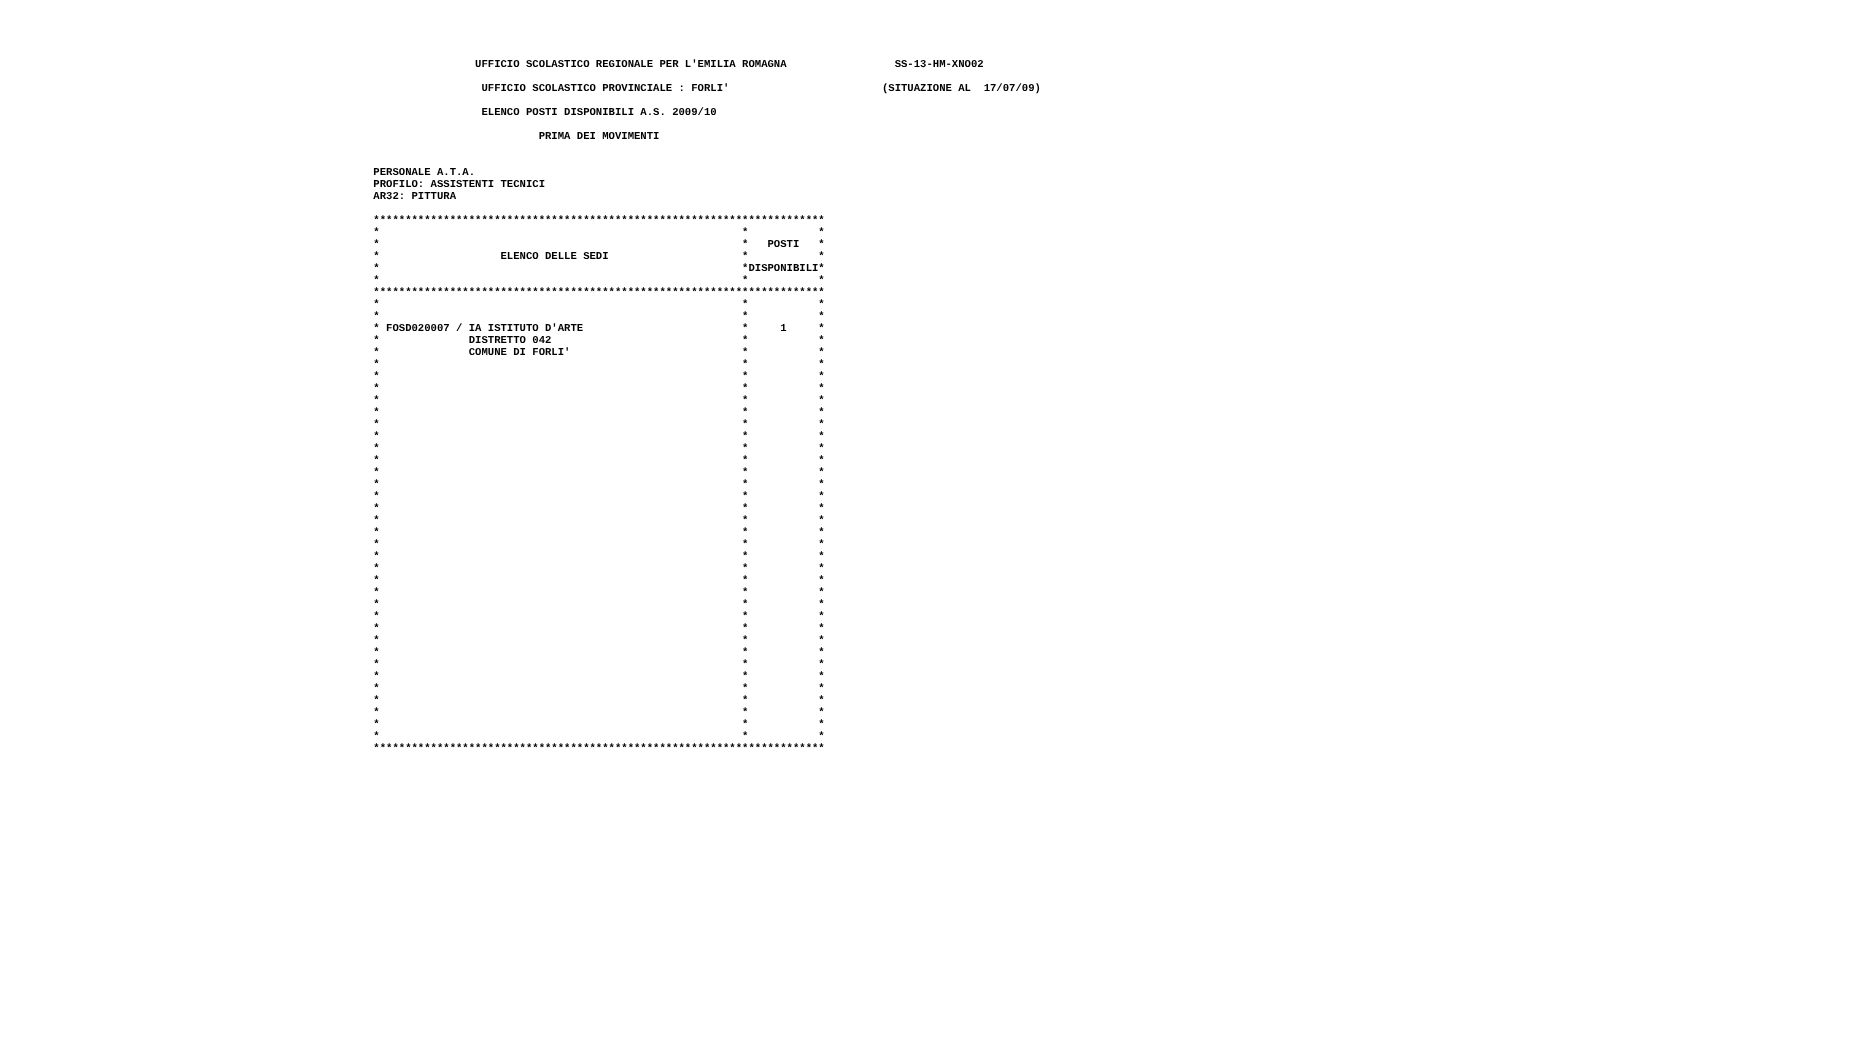UFFICIO SCOLASTICO REGIONALE PER L'EMILIA ROMAGNA                 SS-13-HM-XNO02

                  UFFICIO SCOLASTICO PROVINCIALE : FORLI'                        (SITUAZIONE AL  17/07/09)

                  ELENCO POSTI DISPONIBILI A.S. 2009/10

                           PRIMA DEI MOVIMENTI


 PERSONALE A.T.A.
 PROFILO: ASSISTENTI TECNICI
 AR32: PITTURA

 ***********************************************************************
 *                                                         *           *
 *                                                         *   POSTI   *
 *                   ELENCO DELLE SEDI                     *           *
 *                                                         *DISPONIBILI*
 *                                                         *           *
 ***********************************************************************
 *                                                         *           *
 *                                                         *           *
 * FOSD020007 / IA ISTITUTO D'ARTE                         *     1     *
 *              DISTRETTO 042                              *           *
 *              COMUNE DI FORLI'                           *           *
 *                                                         *           *
 *                                                         *           *
 *                                                         *           *
 *                                                         *           *
 *                                                         *           *
 *                                                         *           *
 *                                                         *           *
 *                                                         *           *
 *                                                         *           *
 *                                                         *           *
 *                                                         *           *
 *                                                         *           *
 *                                                         *           *
 *                                                         *           *
 *                                                         *           *
 *                                                         *           *
 *                                                         *           *
 *                                                         *           *
 *                                                         *           *
 *                                                         *           *
 *                                                         *           *
 *                                                         *           *
 *                                                         *           *
 *                                                         *           *
 *                                                         *           *
 *                                                         *           *
 *                                                         *           *
 *                                                         *           *
 *                                                         *           *
 *                                                         *           *
 *                                                         *           *
 *                                                         *           *
 ***********************************************************************